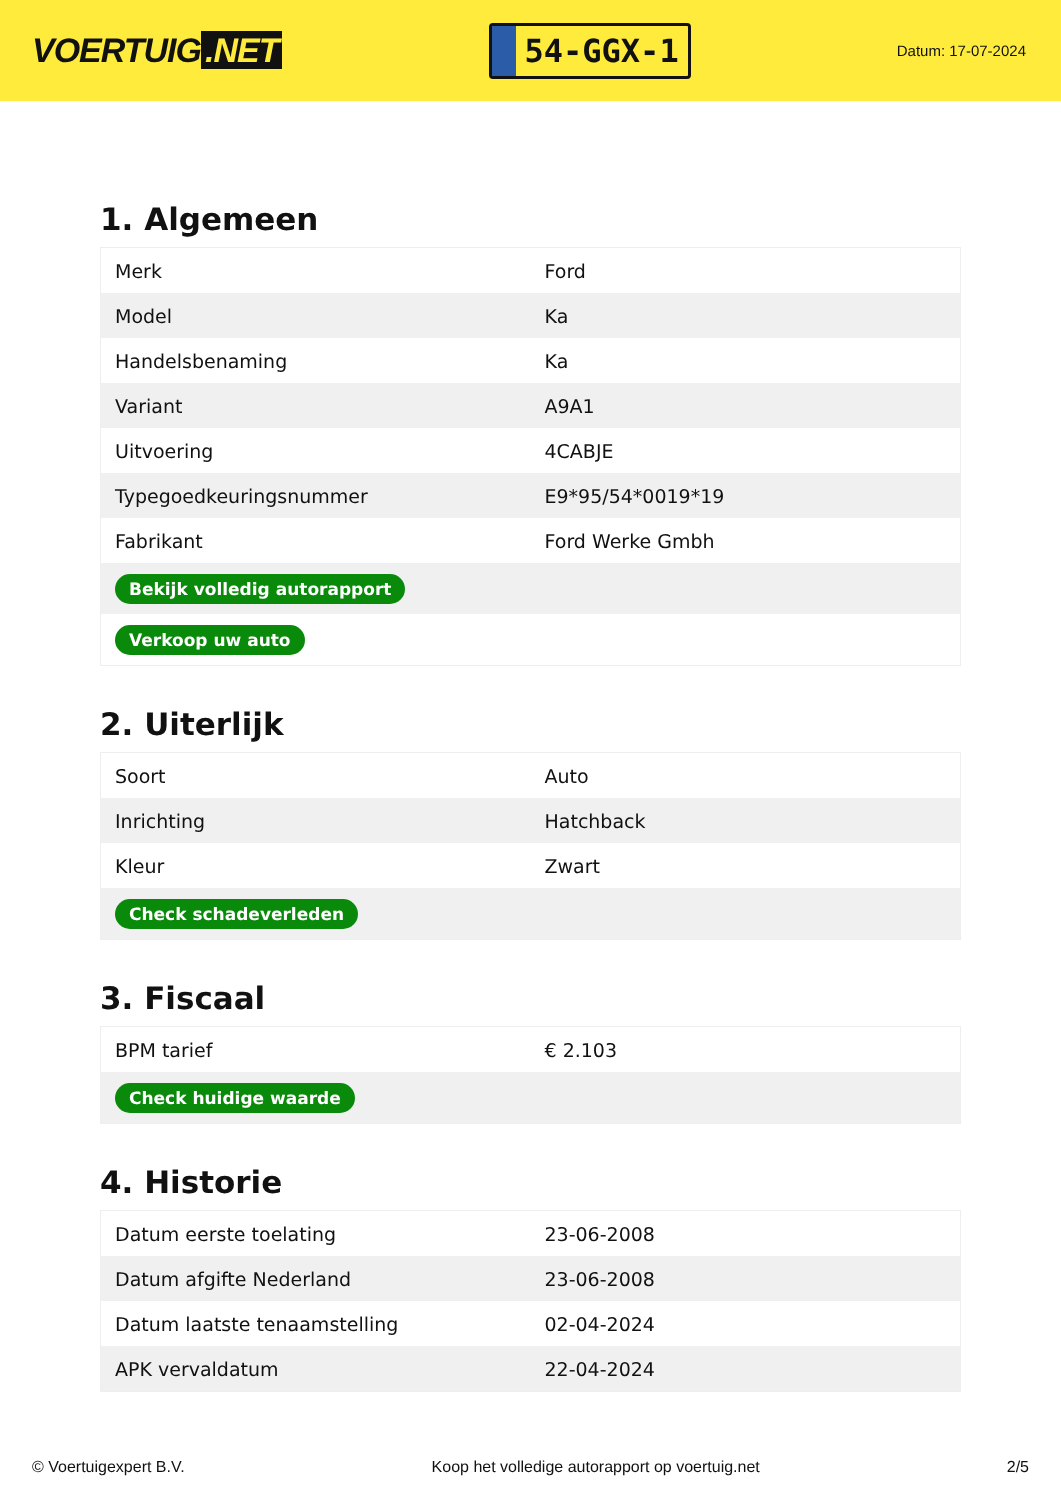VOERTUIG.NET
54-GGX-1
Datum: 17-07-2024
1. Algemeen
| Merk | Ford |
| Model | Ka |
| Handelsbenaming | Ka |
| Variant | A9A1 |
| Uitvoering | 4CABJE |
| Typegoedkeuringsnummer | E9*95/54*0019*19 |
| Fabrikant | Ford Werke Gmbh |
| Bekijk volledig autorapport | |
| Verkoop uw auto | |
2. Uiterlijk
| Soort | Auto |
| Inrichting | Hatchback |
| Kleur | Zwart |
| Check schadeverleden | |
3. Fiscaal
| BPM tarief | € 2.103 |
| Check huidige waarde | |
4. Historie
| Datum eerste toelating | 23-06-2008 |
| Datum afgifte Nederland | 23-06-2008 |
| Datum laatste tenaamstelling | 02-04-2024 |
| APK vervaldatum | 22-04-2024 |
© Voertuigexpert B.V. Koop het volledige autorapport op voertuig.net 2/5